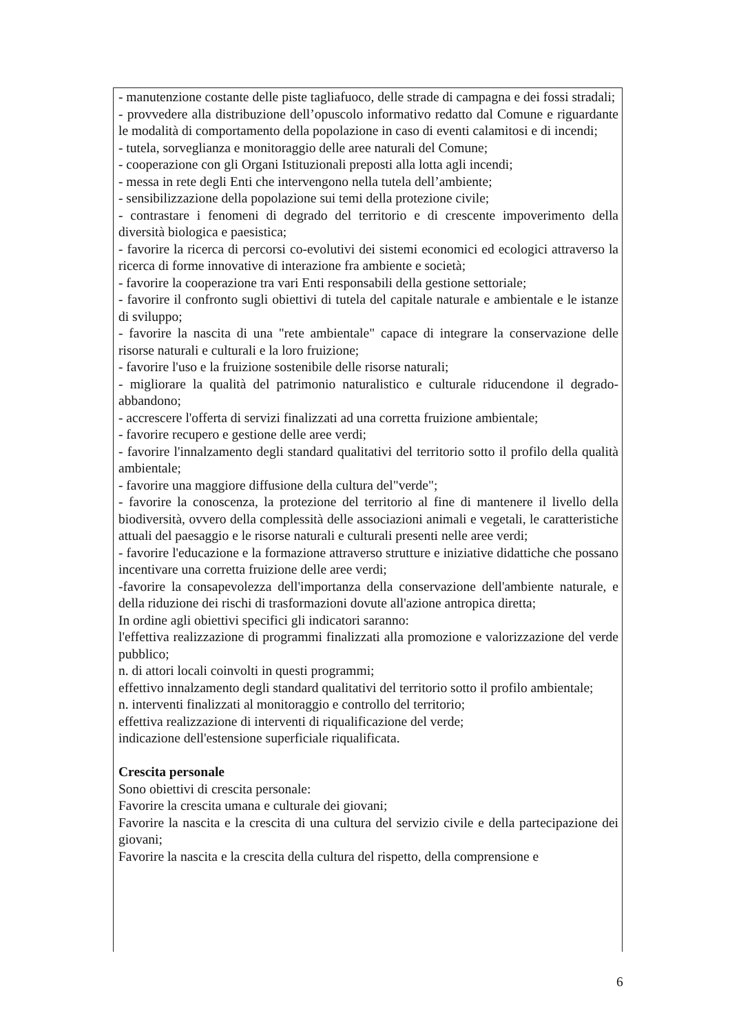- manutenzione costante delle piste tagliafuoco, delle strade di campagna e dei fossi stradali;
- provvedere alla distribuzione dell’opuscolo informativo redatto dal Comune e riguardante le modalità di comportamento della popolazione in caso di eventi calamitosi e di incendi;
- tutela, sorveglianza e monitoraggio delle aree naturali del Comune;
- cooperazione con gli Organi Istituzionali preposti alla lotta agli incendi;
- messa in rete degli Enti che intervengono nella tutela dell’ambiente;
- sensibilizzazione della popolazione sui temi della protezione civile;
- contrastare i fenomeni di degrado del territorio e di crescente impoverimento della diversità biologica e paesistica;
- favorire la ricerca di percorsi co-evolutivi dei sistemi economici ed ecologici attraverso la ricerca di forme innovative di interazione fra ambiente e società;
- favorire la cooperazione tra vari Enti responsabili della gestione settoriale;
- favorire il confronto sugli obiettivi di tutela del capitale naturale e ambientale e le istanze di sviluppo;
- favorire la nascita di una "rete ambientale" capace di integrare la conservazione delle risorse naturali e culturali e la loro fruizione;
- favorire l'uso e la fruizione sostenibile delle risorse naturali;
- migliorare la qualità del patrimonio naturalistico e culturale riducendone il degrado-abbandono;
- accrescere l'offerta di servizi finalizzati ad una corretta fruizione ambientale;
- favorire recupero e gestione delle aree verdi;
- favorire l'innalzamento degli standard qualitativi del territorio sotto il profilo della qualità ambientale;
- favorire una maggiore diffusione della cultura del"verde";
- favorire la conoscenza, la protezione del territorio al fine di mantenere il livello della biodiversità, ovvero della complessità delle associazioni animali e vegetali, le caratteristiche attuali del paesaggio e le risorse naturali e culturali presenti nelle aree verdi;
- favorire l'educazione e la formazione attraverso strutture e iniziative didattiche che possano incentivare una corretta fruizione delle aree verdi;
-favorire la consapevolezza dell'importanza della conservazione dell'ambiente naturale, e della riduzione dei rischi di trasformazioni dovute all'azione antropica diretta;
In ordine agli obiettivi specifici gli indicatori saranno:
l'effettiva realizzazione di programmi finalizzati alla promozione e valorizzazione del verde pubblico;
n. di attori locali coinvolti in questi programmi;
effettivo innalzamento degli standard qualitativi del territorio sotto il profilo ambientale;
n. interventi finalizzati al monitoraggio e controllo del territorio;
effettiva realizzazione di interventi di riqualificazione del verde;
indicazione dell'estensione superficiale riqualificata.
Crescita personale
Sono obiettivi di crescita personale:
Favorire la crescita umana e culturale dei giovani;
Favorire la nascita e la crescita di una cultura del servizio civile e della partecipazione dei giovani;
Favorire la nascita e la crescita della cultura del rispetto, della comprensione e
6